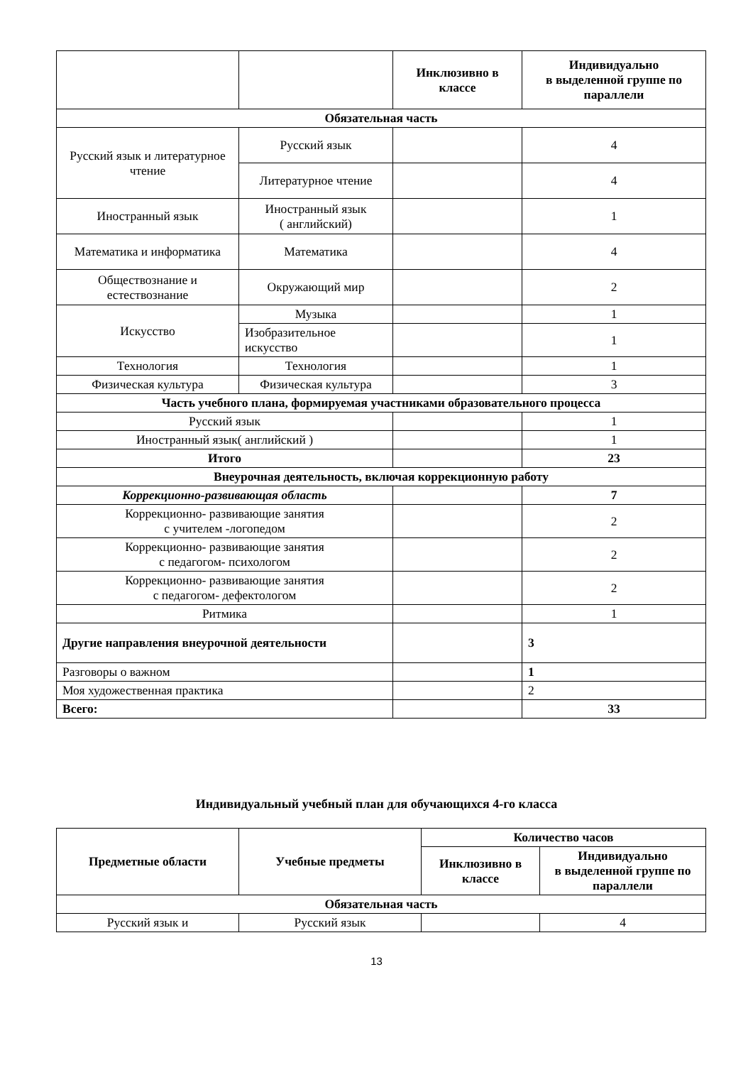| | | Инклюзивно в классе | Индивидуально в выделенной группе по параллели |
| --- | --- | --- | --- |
| Обязательная часть | | | |
| Русский язык и литературное чтение | Русский язык | | 4 |
| | Литературное чтение | | 4 |
| Иностранный язык | Иностранный язык ( английский) | | 1 |
| Математика и информатика | Математика | | 4 |
| Обществознание и естествознание | Окружающий мир | | 2 |
| Искусство | Музыка | | 1 |
| | Изобразительное искусство | | 1 |
| Технология | Технология | | 1 |
| Физическая культура | Физическая культура | | 3 |
| Часть учебного плана, формируемая участниками образовательного процесса | | | |
| Русский язык | | | 1 |
| Иностранный язык( английский ) | | | 1 |
| Итого | | | 23 |
| Внеурочная деятельность, включая коррекционную работу | | | |
| Коррекционно-развивающая область | | | 7 |
| Коррекционно- развивающие занятия с учителем -логопедом | | | 2 |
| Коррекционно- развивающие занятия с педагогом- психологом | | | 2 |
| Коррекционно- развивающие занятия с педагогом- дефектологом | | | 2 |
| Ритмика | | | 1 |
| Другие направления внеурочной деятельности | | | 3 |
| Разговоры о важном | | | 1 |
| Моя художественная практика | | | 2 |
| Всего: | | | 33 |
Индивидуальный учебный план для обучающихся 4-го класса
| Предметные области | Учебные предметы | Количество часов | |
| --- | --- | --- | --- |
| | | Инклюзивно в классе | Индивидуально в выделенной группе по параллели |
| Обязательная часть | | | |
| Русский язык и | Русский язык | | 4 |
13